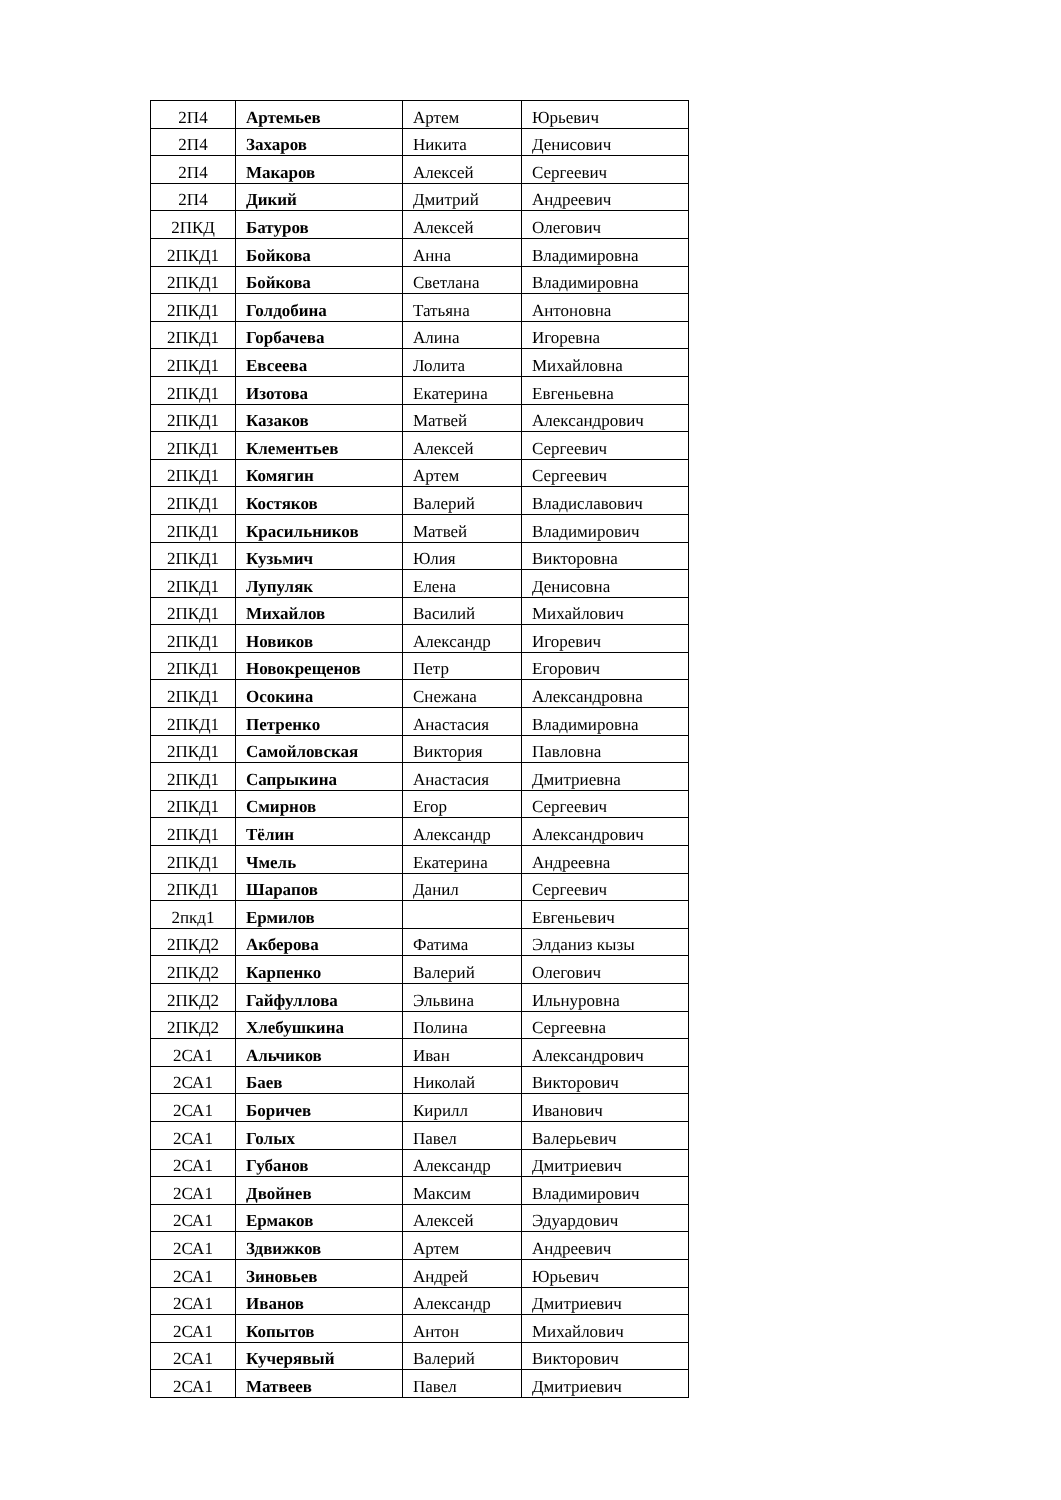| 2П4 | Артемьев | Артем | Юрьевич |
| 2П4 | Захаров | Никита | Денисович |
| 2П4 | Макаров | Алексей | Сергеевич |
| 2П4 | Дикий | Дмитрий | Андреевич |
| 2ПКД | Батуров | Алексей | Олегович |
| 2ПКД1 | Бойкова | Анна | Владимировна |
| 2ПКД1 | Бойкова | Светлана | Владимировна |
| 2ПКД1 | Голдобина | Татьяна | Антоновна |
| 2ПКД1 | Горбачева | Алина | Игоревна |
| 2ПКД1 | Евсеева | Лолита | Михайловна |
| 2ПКД1 | Изотова | Екатерина | Евгеньевна |
| 2ПКД1 | Казаков | Матвей | Александрович |
| 2ПКД1 | Клементьев | Алексей | Сергеевич |
| 2ПКД1 | Комягин | Артем | Сергеевич |
| 2ПКД1 | Костяков | Валерий | Владиславович |
| 2ПКД1 | Красильников | Матвей | Владимирович |
| 2ПКД1 | Кузьмич | Юлия | Викторовна |
| 2ПКД1 | Лупуляк | Елена | Денисовна |
| 2ПКД1 | Михайлов | Василий | Михайлович |
| 2ПКД1 | Новиков | Александр | Игоревич |
| 2ПКД1 | Новокрещенов | Петр | Егорович |
| 2ПКД1 | Осокина | Снежана | Александровна |
| 2ПКД1 | Петренко | Анастасия | Владимировна |
| 2ПКД1 | Самойловская | Виктория | Павловна |
| 2ПКД1 | Сапрыкина | Анастасия | Дмитриевна |
| 2ПКД1 | Смирнов | Егор | Сергеевич |
| 2ПКД1 | Тёлин | Александр | Александрович |
| 2ПКД1 | Чмель | Екатерина | Андреевна |
| 2ПКД1 | Шарапов | Данил | Сергеевич |
| 2пкд1 | Ермилов | | Евгеньевич |
| 2ПКД2 | Акберова | Фатима | Элданиз кызы |
| 2ПКД2 | Карпенко | Валерий | Олегович |
| 2ПКД2 | Гайфуллова | Эльвина | Ильнуровна |
| 2ПКД2 | Хлебушкина | Полина | Сергеевна |
| 2СА1 | Альчиков | Иван | Александрович |
| 2СА1 | Баев | Николай | Викторович |
| 2СА1 | Боричев | Кирилл | Иванович |
| 2СА1 | Голых | Павел | Валерьевич |
| 2СА1 | Губанов | Александр | Дмитриевич |
| 2СА1 | Двойнев | Максим | Владимирович |
| 2СА1 | Ермаков | Алексей | Эдуардович |
| 2СА1 | Здвижков | Артем | Андреевич |
| 2СА1 | Зиновьев | Андрей | Юрьевич |
| 2СА1 | Иванов | Александр | Дмитриевич |
| 2СА1 | Копытов | Антон | Михайлович |
| 2СА1 | Кучерявый | Валерий | Викторович |
| 2СА1 | Матвеев | Павел | Дмитриевич |